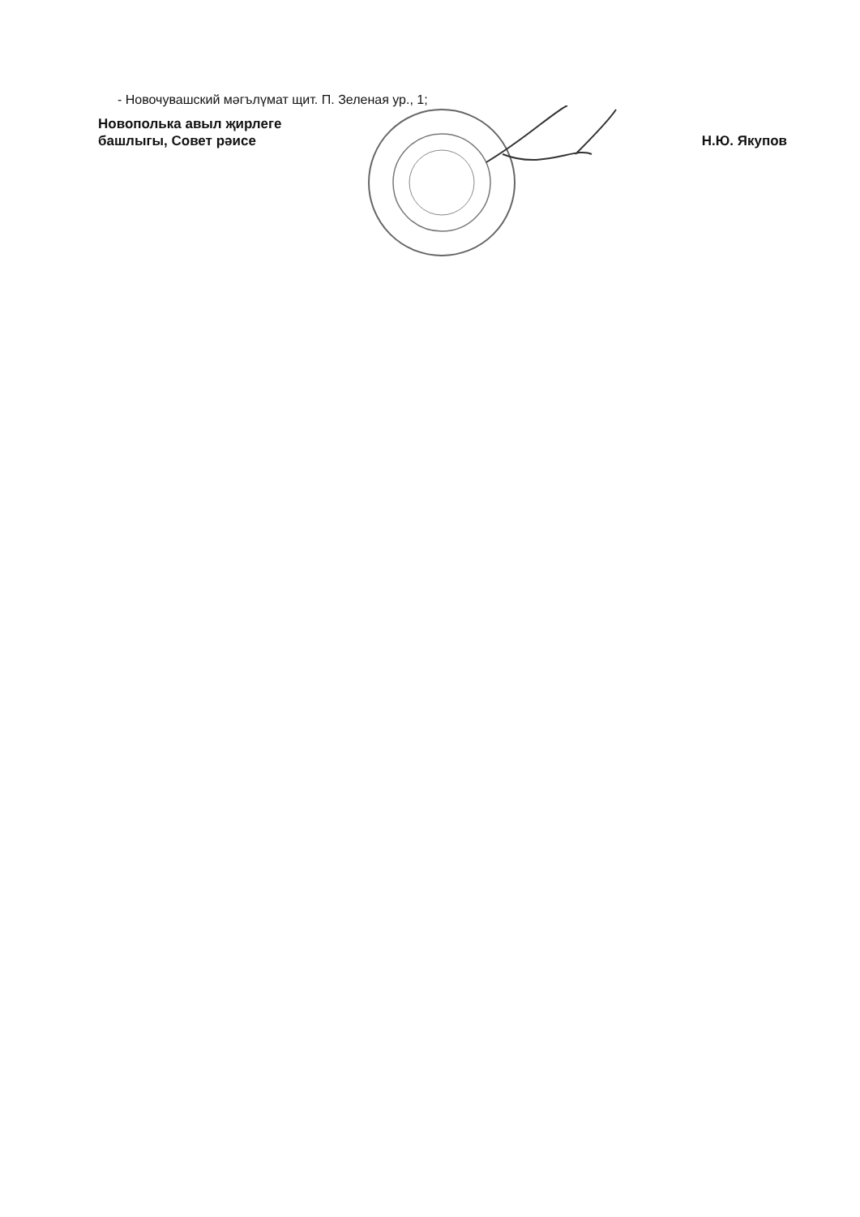- Новочувашский мәгълүмат щит. П. Зеленая ур., 1;
Новополька авыл җирлеге
башлыгы, Совет рәисе
Н.Ю. Якупов